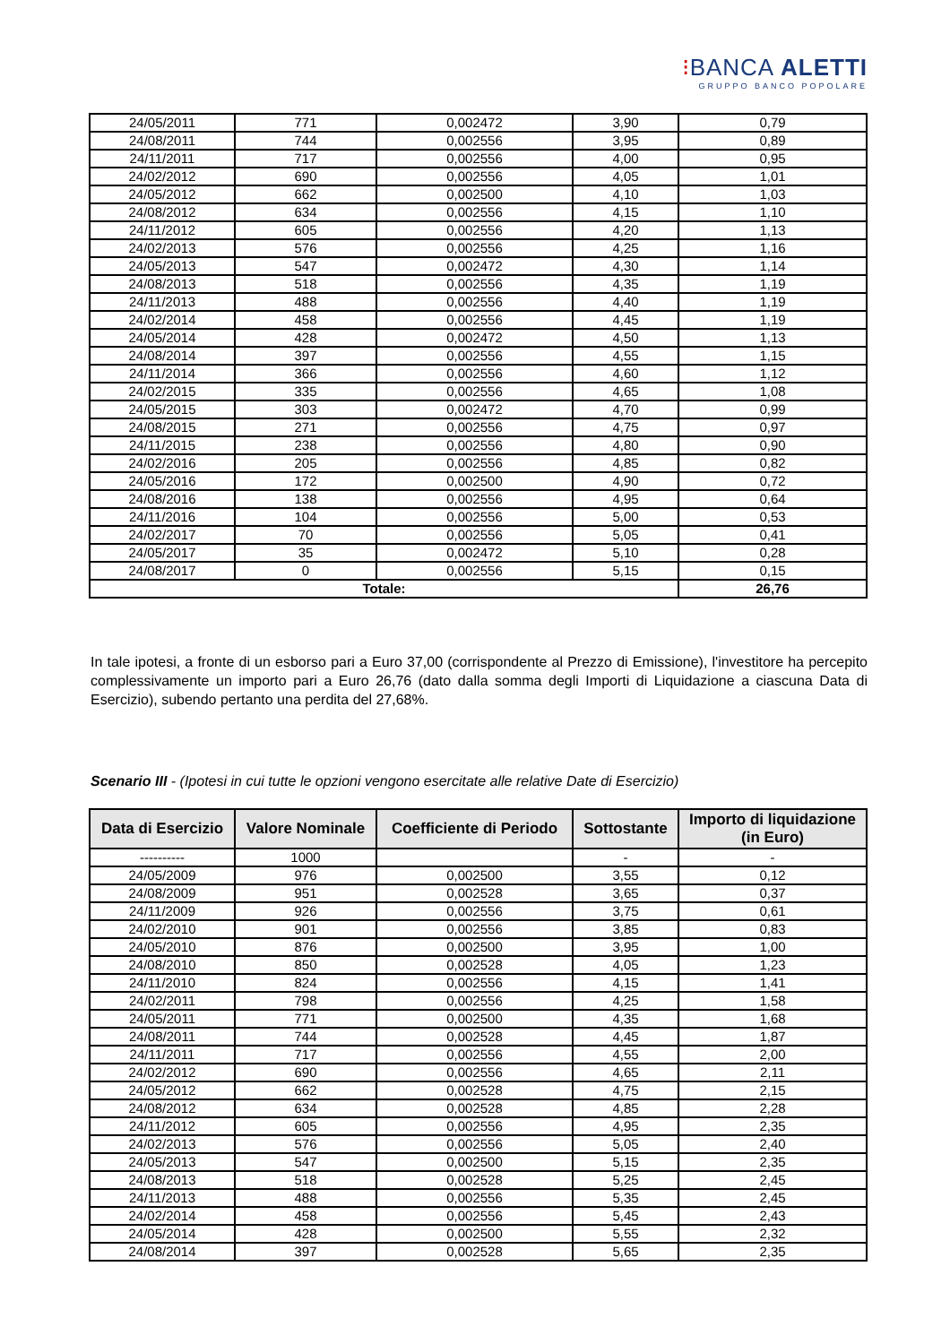⁝BANCA ALETTI
GRUPPO BANCO POPOLARE
| 24/05/2011 | 771 | 0,002472 | 3,90 | 0,79 |
| 24/08/2011 | 744 | 0,002556 | 3,95 | 0,89 |
| 24/11/2011 | 717 | 0,002556 | 4,00 | 0,95 |
| 24/02/2012 | 690 | 0,002556 | 4,05 | 1,01 |
| 24/05/2012 | 662 | 0,002500 | 4,10 | 1,03 |
| 24/08/2012 | 634 | 0,002556 | 4,15 | 1,10 |
| 24/11/2012 | 605 | 0,002556 | 4,20 | 1,13 |
| 24/02/2013 | 576 | 0,002556 | 4,25 | 1,16 |
| 24/05/2013 | 547 | 0,002472 | 4,30 | 1,14 |
| 24/08/2013 | 518 | 0,002556 | 4,35 | 1,19 |
| 24/11/2013 | 488 | 0,002556 | 4,40 | 1,19 |
| 24/02/2014 | 458 | 0,002556 | 4,45 | 1,19 |
| 24/05/2014 | 428 | 0,002472 | 4,50 | 1,13 |
| 24/08/2014 | 397 | 0,002556 | 4,55 | 1,15 |
| 24/11/2014 | 366 | 0,002556 | 4,60 | 1,12 |
| 24/02/2015 | 335 | 0,002556 | 4,65 | 1,08 |
| 24/05/2015 | 303 | 0,002472 | 4,70 | 0,99 |
| 24/08/2015 | 271 | 0,002556 | 4,75 | 0,97 |
| 24/11/2015 | 238 | 0,002556 | 4,80 | 0,90 |
| 24/02/2016 | 205 | 0,002556 | 4,85 | 0,82 |
| 24/05/2016 | 172 | 0,002500 | 4,90 | 0,72 |
| 24/08/2016 | 138 | 0,002556 | 4,95 | 0,64 |
| 24/11/2016 | 104 | 0,002556 | 5,00 | 0,53 |
| 24/02/2017 | 70 | 0,002556 | 5,05 | 0,41 |
| 24/05/2017 | 35 | 0,002472 | 5,10 | 0,28 |
| 24/08/2017 | 0 | 0,002556 | 5,15 | 0,15 |
| Totale: | | | | 26,76 |
In tale ipotesi, a fronte di un esborso pari a Euro 37,00 (corrispondente al Prezzo di Emissione), l'investitore ha percepito complessivamente un importo pari a Euro 26,76 (dato dalla somma degli Importi di Liquidazione a ciascuna Data di Esercizio), subendo pertanto una perdita del 27,68%.
Scenario III - (Ipotesi in cui tutte le opzioni vengono esercitate alle relative Date di Esercizio)
| Data di Esercizio | Valore Nominale | Coefficiente di Periodo | Sottostante | Importo di liquidazione (in Euro) |
| --- | --- | --- | --- | --- |
| ---------- | 1000 | | - | - |
| 24/05/2009 | 976 | 0,002500 | 3,55 | 0,12 |
| 24/08/2009 | 951 | 0,002528 | 3,65 | 0,37 |
| 24/11/2009 | 926 | 0,002556 | 3,75 | 0,61 |
| 24/02/2010 | 901 | 0,002556 | 3,85 | 0,83 |
| 24/05/2010 | 876 | 0,002500 | 3,95 | 1,00 |
| 24/08/2010 | 850 | 0,002528 | 4,05 | 1,23 |
| 24/11/2010 | 824 | 0,002556 | 4,15 | 1,41 |
| 24/02/2011 | 798 | 0,002556 | 4,25 | 1,58 |
| 24/05/2011 | 771 | 0,002500 | 4,35 | 1,68 |
| 24/08/2011 | 744 | 0,002528 | 4,45 | 1,87 |
| 24/11/2011 | 717 | 0,002556 | 4,55 | 2,00 |
| 24/02/2012 | 690 | 0,002556 | 4,65 | 2,11 |
| 24/05/2012 | 662 | 0,002528 | 4,75 | 2,15 |
| 24/08/2012 | 634 | 0,002528 | 4,85 | 2,28 |
| 24/11/2012 | 605 | 0,002556 | 4,95 | 2,35 |
| 24/02/2013 | 576 | 0,002556 | 5,05 | 2,40 |
| 24/05/2013 | 547 | 0,002500 | 5,15 | 2,35 |
| 24/08/2013 | 518 | 0,002528 | 5,25 | 2,45 |
| 24/11/2013 | 488 | 0,002556 | 5,35 | 2,45 |
| 24/02/2014 | 458 | 0,002556 | 5,45 | 2,43 |
| 24/05/2014 | 428 | 0,002500 | 5,55 | 2,32 |
| 24/08/2014 | 397 | 0,002528 | 5,65 | 2,35 |